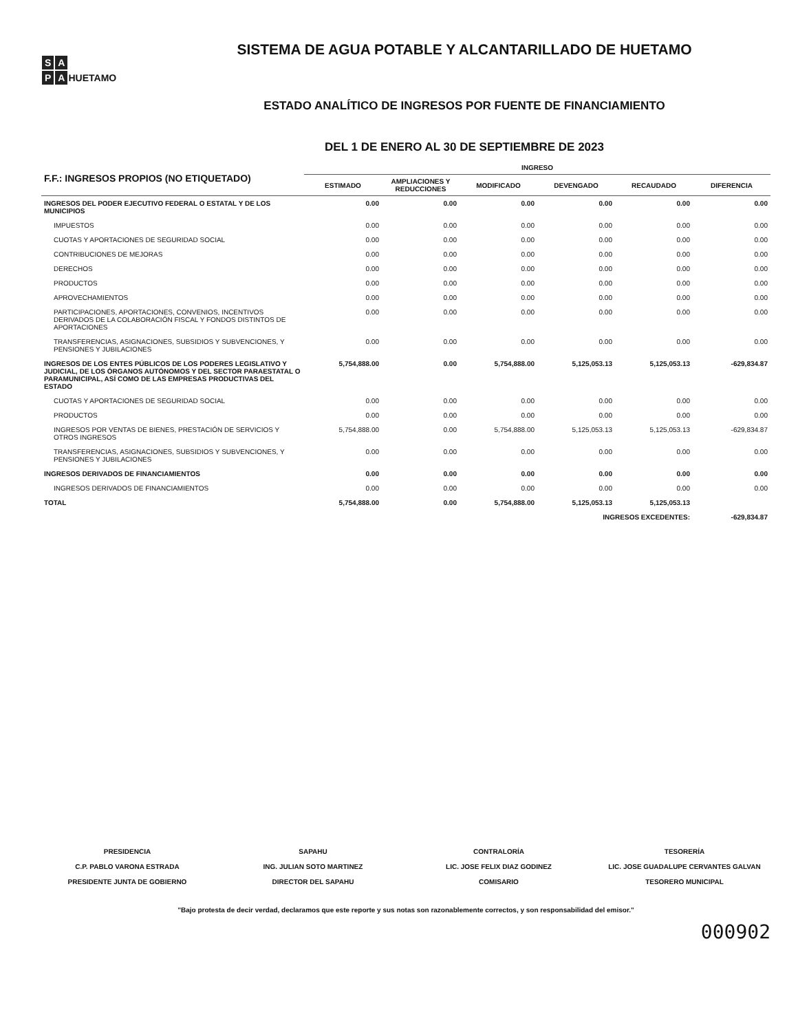S A
P A
HUETAMO
SISTEMA DE AGUA POTABLE Y ALCANTARILLADO DE HUETAMO
ESTADO ANALÍTICO DE INGRESOS POR FUENTE DE FINANCIAMIENTO
DEL 1 DE ENERO AL 30 DE SEPTIEMBRE DE 2023
| F.F.: INGRESOS PROPIOS (NO ETIQUETADO) | INGRESO | | | | | |
| --- | --- | --- | --- | --- | --- | --- |
| | ESTIMADO | AMPLIACIONES Y REDUCCIONES | MODIFICADO | DEVENGADO | RECAUDADO | DIFERENCIA |
| INGRESOS DEL PODER EJECUTIVO FEDERAL O ESTATAL Y DE LOS MUNICIPIOS | 0.00 | 0.00 | 0.00 | 0.00 | 0.00 | 0.00 |
| IMPUESTOS | 0.00 | 0.00 | 0.00 | 0.00 | 0.00 | 0.00 |
| CUOTAS Y APORTACIONES DE SEGURIDAD SOCIAL | 0.00 | 0.00 | 0.00 | 0.00 | 0.00 | 0.00 |
| CONTRIBUCIONES DE MEJORAS | 0.00 | 0.00 | 0.00 | 0.00 | 0.00 | 0.00 |
| DERECHOS | 0.00 | 0.00 | 0.00 | 0.00 | 0.00 | 0.00 |
| PRODUCTOS | 0.00 | 0.00 | 0.00 | 0.00 | 0.00 | 0.00 |
| APROVECHAMIENTOS | 0.00 | 0.00 | 0.00 | 0.00 | 0.00 | 0.00 |
| PARTICIPACIONES, APORTACIONES, CONVENIOS, INCENTIVOS DERIVADOS DE LA COLABORACIÓN FISCAL Y FONDOS DISTINTOS DE APORTACIONES | 0.00 | 0.00 | 0.00 | 0.00 | 0.00 | 0.00 |
| TRANSFERENCIAS, ASIGNACIONES, SUBSIDIOS Y SUBVENCIONES, Y PENSIONES Y JUBILACIONES | 0.00 | 0.00 | 0.00 | 0.00 | 0.00 | 0.00 |
| INGRESOS DE LOS ENTES PÚBLICOS DE LOS PODERES LEGISLATIVO Y JUDICIAL, DE LOS ÓRGANOS AUTÓNOMOS Y DEL SECTOR PARAESTATAL O PARAMUNICIPAL, ASÍ COMO DE LAS EMPRESAS PRODUCTIVAS DEL ESTADO | 5,754,888.00 | 0.00 | 5,754,888.00 | 5,125,053.13 | 5,125,053.13 | -629,834.87 |
| CUOTAS Y APORTACIONES DE SEGURIDAD SOCIAL | 0.00 | 0.00 | 0.00 | 0.00 | 0.00 | 0.00 |
| PRODUCTOS | 0.00 | 0.00 | 0.00 | 0.00 | 0.00 | 0.00 |
| INGRESOS POR VENTAS DE BIENES, PRESTACIÓN DE SERVICIOS Y OTROS INGRESOS | 5,754,888.00 | 0.00 | 5,754,888.00 | 5,125,053.13 | 5,125,053.13 | -629,834.87 |
| TRANSFERENCIAS, ASIGNACIONES, SUBSIDIOS Y SUBVENCIONES, Y PENSIONES Y JUBILACIONES | 0.00 | 0.00 | 0.00 | 0.00 | 0.00 | 0.00 |
| INGRESOS DERIVADOS DE FINANCIAMIENTOS | 0.00 | 0.00 | 0.00 | 0.00 | 0.00 | 0.00 |
| INGRESOS DERIVADOS DE FINANCIAMIENTOS | 0.00 | 0.00 | 0.00 | 0.00 | 0.00 | 0.00 |
| TOTAL | 5,754,888.00 | 0.00 | 5,754,888.00 | 5,125,053.13 | 5,125,053.13 | |
| INGRESOS EXCEDENTES: | | | | | | -629,834.87 |
PRESIDENCIA
C.P. PABLO VARONA ESTRADA
PRESIDENTE JUNTA DE GOBIERNO
SAPAHU
ING. JULIAN SOTO MARTINEZ
DIRECTOR DEL SAPAHU
CONTRALORÍA
LIC. JOSE FELIX DIAZ GODINEZ
COMISARIO
TESORERÍA
LIC. JOSE GUADALUPE CERVANTES GALVAN
TESORERO MUNICIPAL
"Bajo protesta de decir verdad, declaramos que este reporte y sus notas son razonablemente correctos, y son responsabilidad del emisor."
000902